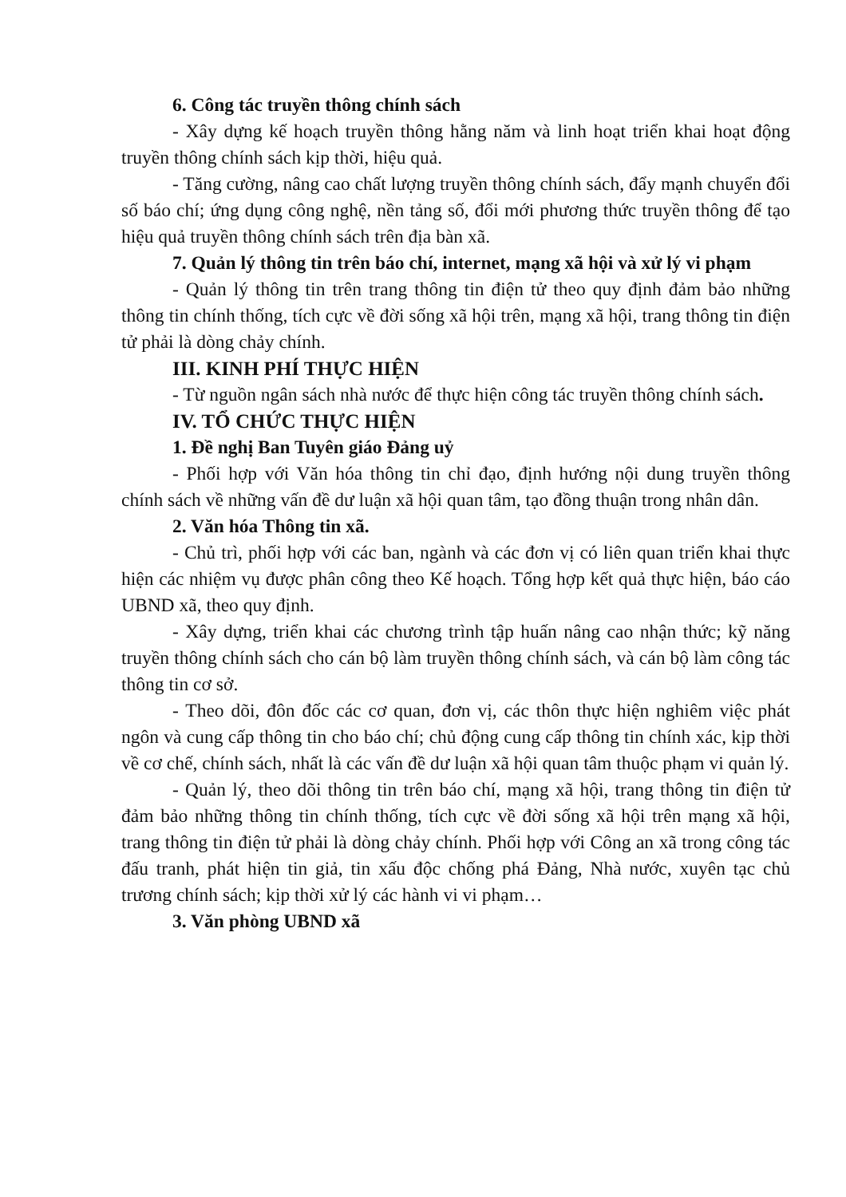6. Công tác truyền thông chính sách
- Xây dựng kế hoạch truyền thông hằng năm và linh hoạt triển khai hoạt động truyền thông chính sách kịp thời, hiệu quả.
- Tăng cường, nâng cao chất lượng truyền thông chính sách, đẩy mạnh chuyển đổi số báo chí; ứng dụng công nghệ, nền tảng số, đổi mới phương thức truyền thông để tạo hiệu quả truyền thông chính sách trên địa bàn xã.
7. Quản lý thông tin trên báo chí, internet, mạng xã hội và xử lý vi phạm
- Quản lý thông tin trên trang thông tin điện tử theo quy định đảm bảo những thông tin chính thống, tích cực về đời sống xã hội trên, mạng xã hội, trang thông tin điện tử phải là dòng chảy chính.
III. KINH PHÍ THỰC HIỆN
- Từ nguồn ngân sách nhà nước để thực hiện công tác truyền thông chính sách.
IV. TỔ CHỨC THỰC HIỆN
1. Đề nghị Ban Tuyên giáo Đảng uỷ
- Phối hợp với Văn hóa thông tin chỉ đạo, định hướng nội dung truyền thông chính sách về những vấn đề dư luận xã hội quan tâm, tạo đồng thuận trong nhân dân.
2. Văn hóa Thông tin xã.
- Chủ trì, phối hợp với các ban, ngành và các đơn vị có liên quan triển khai thực hiện các nhiệm vụ được phân công theo Kế hoạch. Tổng hợp kết quả thực hiện, báo cáo UBND xã, theo quy định.
- Xây dựng, triển khai các chương trình tập huấn nâng cao nhận thức; kỹ năng truyền thông chính sách cho cán bộ làm truyền thông chính sách, và cán bộ làm công tác thông tin cơ sở.
- Theo dõi, đôn đốc các cơ quan, đơn vị, các thôn thực hiện nghiêm việc phát ngôn và cung cấp thông tin cho báo chí; chủ động cung cấp thông tin chính xác, kịp thời về cơ chế, chính sách, nhất là các vấn đề dư luận xã hội quan tâm thuộc phạm vi quản lý.
- Quản lý, theo dõi thông tin trên báo chí, mạng xã hội, trang thông tin điện tử đảm bảo những thông tin chính thống, tích cực về đời sống xã hội trên mạng xã hội, trang thông tin điện tử phải là dòng chảy chính. Phối hợp với Công an xã trong công tác đấu tranh, phát hiện tin giả, tin xấu độc chống phá Đảng, Nhà nước, xuyên tạc chủ trương chính sách; kịp thời xử lý các hành vi vi phạm…
3. Văn phòng UBND xã